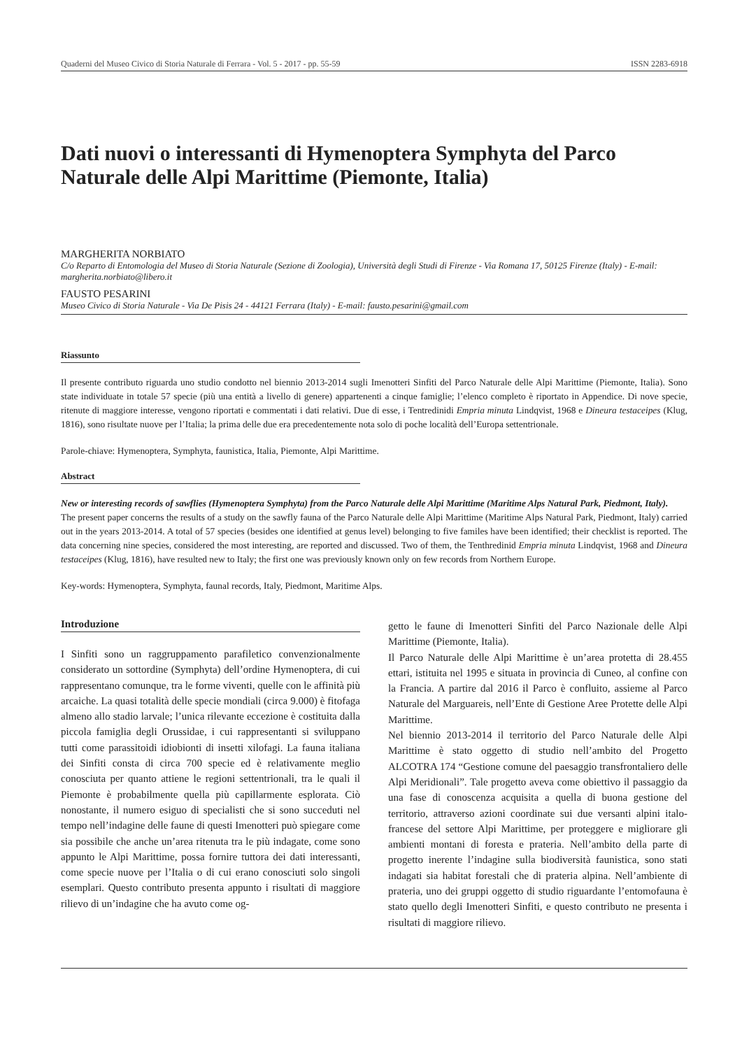Quaderni del Museo Civico di Storia Naturale di Ferrara - Vol. 5 - 2017 - pp. 55-59 ISSN 2283-6918
Dati nuovi o interessanti di Hymenoptera Symphyta del Parco Naturale delle Alpi Marittime (Piemonte, Italia)
MARGHERITA NORBIATO
C/o Reparto di Entomologia del Museo di Storia Naturale (Sezione di Zoologia), Università degli Studi di Firenze - Via Romana 17, 50125 Firenze (Italy) - E-mail: margherita.norbiato@libero.it
FAUSTO PESARINI
Museo Civico di Storia Naturale - Via De Pisis 24 - 44121 Ferrara (Italy) - E-mail: fausto.pesarini@gmail.com
Riassunto
Il presente contributo riguarda uno studio condotto nel biennio 2013-2014 sugli Imenotteri Sinfiti del Parco Naturale delle Alpi Marittime (Piemonte, Italia). Sono state individuate in totale 57 specie (più una entità a livello di genere) appartenenti a cinque famiglie; l’elenco completo è riportato in Appendice. Di nove specie, ritenute di maggiore interesse, vengono riportati e commentati i dati relativi. Due di esse, i Tentredinidi Empria minuta Lindqvist, 1968 e Dineura testaceipes (Klug, 1816), sono risultate nuove per l’Italia; la prima delle due era precedentemente nota solo di poche località dell’Europa settentrionale.
Parole-chiave: Hymenoptera, Symphyta, faunistica, Italia, Piemonte, Alpi Marittime.
Abstract
New or interesting records of sawflies (Hymenoptera Symphyta) from the Parco Naturale delle Alpi Marittime (Maritime Alps Natural Park, Piedmont, Italy).
The present paper concerns the results of a study on the sawfly fauna of the Parco Naturale delle Alpi Marittime (Maritime Alps Natural Park, Piedmont, Italy) carried out in the years 2013-2014. A total of 57 species (besides one identified at genus level) belonging to five familes have been identified; their checklist is reported. The data concerning nine species, considered the most interesting, are reported and discussed. Two of them, the Tenthredinid Empria minuta Lindqvist, 1968 and Dineura testaceipes (Klug, 1816), have resulted new to Italy; the first one was previously known only on few records from Northern Europe.
Key-words: Hymenoptera, Symphyta, faunal records, Italy, Piedmont, Maritime Alps.
Introduzione
I Sinfiti sono un raggruppamento parafiletico convenzionalmente considerato un sottordine (Symphyta) dell’ordine Hymenoptera, di cui rappresentano comunque, tra le forme viventi, quelle con le affinità più arcaiche. La quasi totalità delle specie mondiali (circa 9.000) è fitofaga almeno allo stadio larvale; l’unica rilevante eccezione è costituita dalla piccola famiglia degli Orussidae, i cui rappresentanti si sviluppano tutti come parassitoidi idiobionti di insetti xilofagi. La fauna italiana dei Sinfiti consta di circa 700 specie ed è relativamente meglio conosciuta per quanto attiene le regioni settentrionali, tra le quali il Piemonte è probabilmente quella più capillarmente esplorata. Ciò nonostante, il numero esiguo di specialisti che si sono succeduti nel tempo nell’indagine delle faune di questi Imenotteri può spiegare come sia possibile che anche un’area ritenuta tra le più indagate, come sono appunto le Alpi Marittime, possa fornire tuttora dei dati interessanti, come specie nuove per l’Italia o di cui erano conosciuti solo singoli esemplari. Questo contributo presenta appunto i risultati di maggiore rilievo di un’indagine che ha avuto come og-
getto le faune di Imenotteri Sinfiti del Parco Nazionale delle Alpi Marittime (Piemonte, Italia).
Il Parco Naturale delle Alpi Marittime è un’area protetta di 28.455 ettari, istituita nel 1995 e situata in provincia di Cuneo, al confine con la Francia. A partire dal 2016 il Parco è confluito, assieme al Parco Naturale del Marguareis, nell’Ente di Gestione Aree Protette delle Alpi Marittime.
Nel biennio 2013-2014 il territorio del Parco Naturale delle Alpi Marittime è stato oggetto di studio nell’ambito del Progetto ALCOTRA 174 “Gestione comune del paesaggio transfrontaliero delle Alpi Meridionali”. Tale progetto aveva come obiettivo il passaggio da una fase di conoscenza acquisita a quella di buona gestione del territorio, attraverso azioni coordinate sui due versanti alpini italo-francese del settore Alpi Marittime, per proteggere e migliorare gli ambienti montani di foresta e prateria. Nell’ambito della parte di progetto inerente l’indagine sulla biodiversità faunistica, sono stati indagati sia habitat forestali che di prateria alpina. Nell’ambiente di prateria, uno dei gruppi oggetto di studio riguardante l’entomofauna è stato quello degli Imenotteri Sinfiti, e questo contributo ne presenta i risultati di maggiore rilievo.